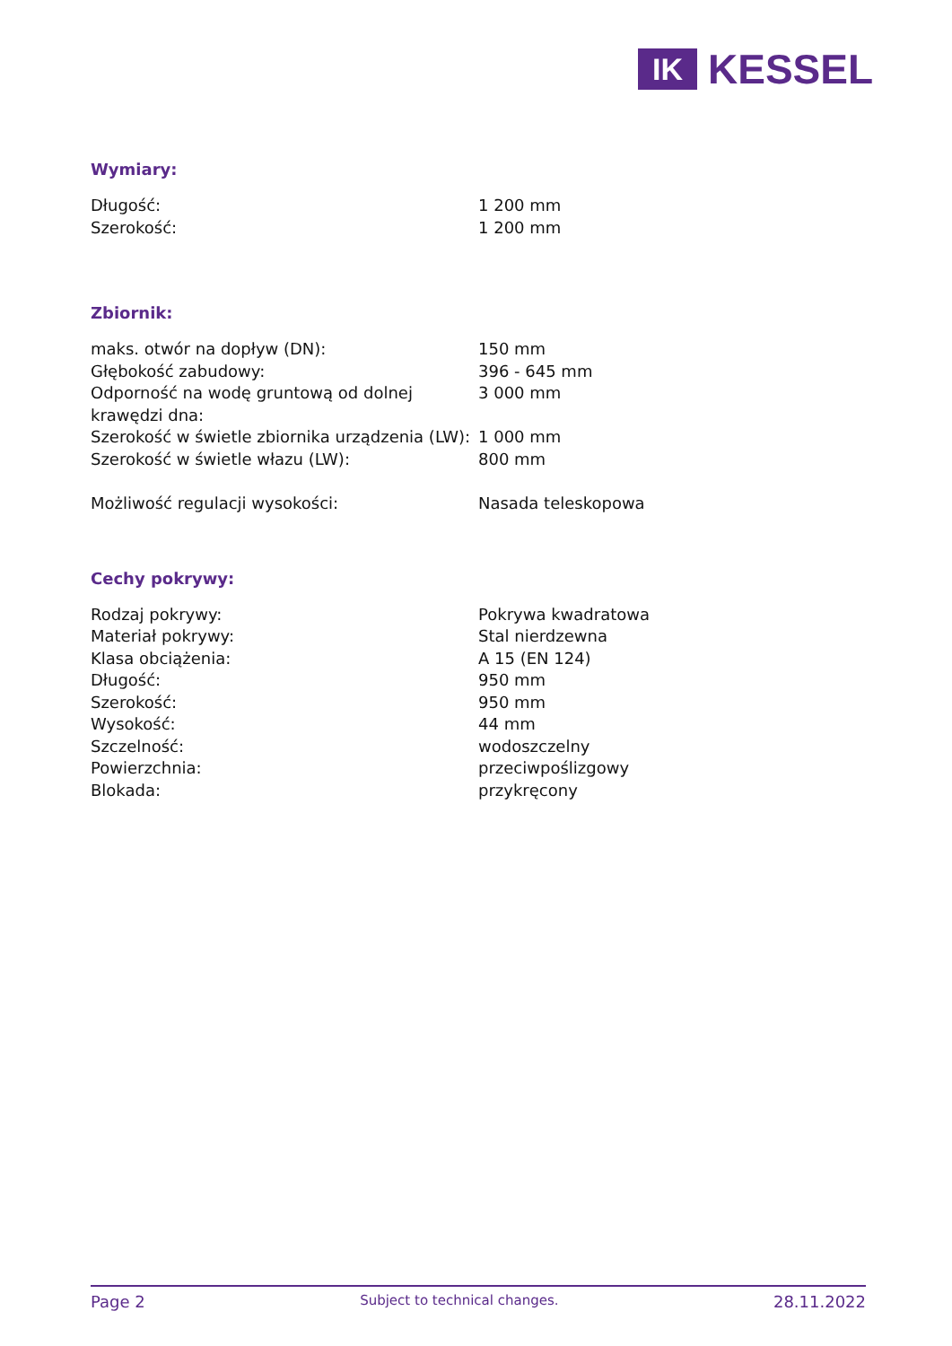IK
KESSEL
Wymiary:
| Długość: | 1 200 mm |
| Szerokość: | 1 200 mm |
Zbiornik:
| maks. otwór na dopływ (DN): | 150 mm |
| Głębokość zabudowy: | 396 - 645 mm |
| Odporność na wodę gruntową od dolnej krawędzi dna: | 3 000 mm |
| Szerokość w świetle zbiornika urządzenia (LW): | 1 000 mm |
| Szerokość w świetle włazu (LW): | 800 mm |
| Możliwość regulacji wysokości: | Nasada teleskopowa |
Cechy pokrywy:
| Rodzaj pokrywy: | Pokrywa kwadratowa |
| Materiał pokrywy: | Stal nierdzewna |
| Klasa obciążenia: | A 15 (EN 124) |
| Długość: | 950 mm |
| Szerokość: | 950 mm |
| Wysokość: | 44 mm |
| Szczelność: | wodoszczelny |
| Powierzchnia: | przeciwpoślizgowy |
| Blokada: | przykręcony |
Page 2 Subject to technical changes. 28.11.2022